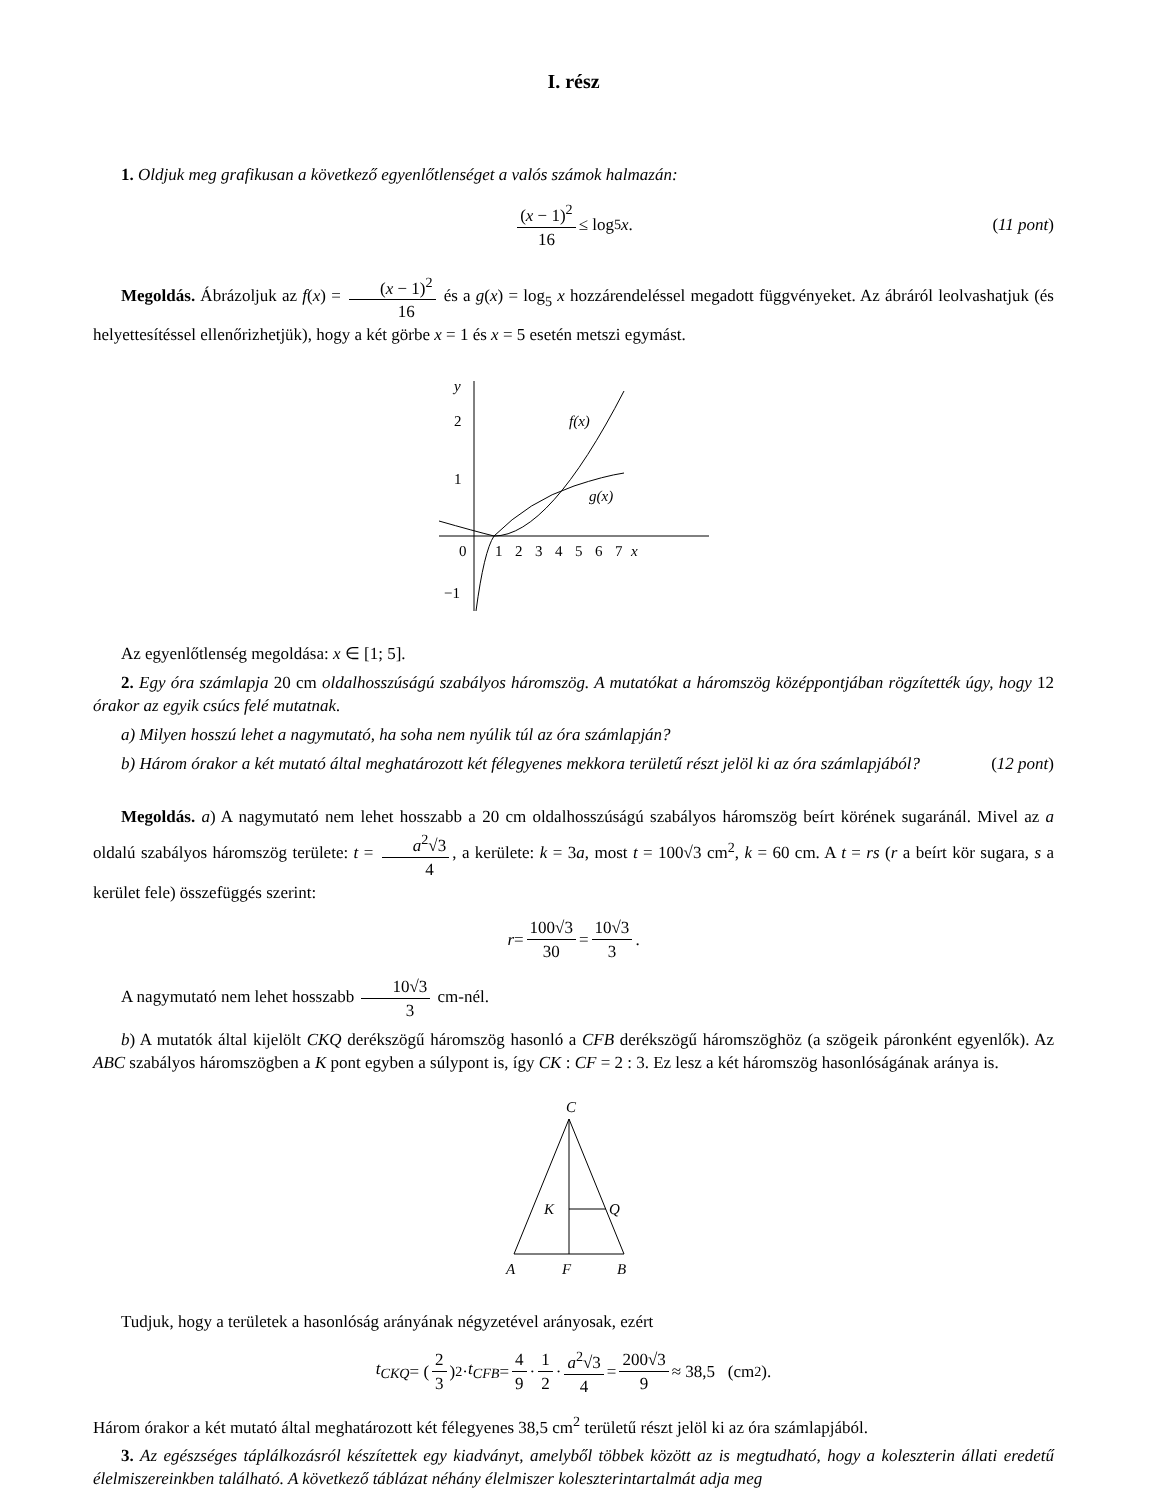I. rész
1. Oldjuk meg grafikusan a következő egyenlőtlenséget a valós számok halmazán:
(x − 1)<sup>2</sup> 16 ≤ log<sub>5</sub> x. (11 pont)
Megoldás. Ábrázoljuk az f(x) = (x − 1)<sup>2</sup> 16 és a g(x) = log<sub>5</sub> x hozzárendeléssel megadott függvényeket. Az ábráról leolvashatjuk (és helyettesítéssel ellenőrizhetjük), hogy a két görbe x = 1 és x = 5 esetén metszi egymást.
y
2
1
0
−1
1
2
3
4
5
6
7
x
f(x)
g(x)
Az egyenlőtlenség megoldása: x ∈ [1; 5].
2. Egy óra számlapja 20 cm oldalhosszúságú szabályos háromszög. A mutatókat a háromszög középpontjában rögzítették úgy, hogy 12 órakor az egyik csúcs felé mutatnak.
a) Milyen hosszú lehet a nagymutató, ha soha nem nyúlik túl az óra számlapján?
b) Három órakor a két mutató által meghatározott két félegyenes mekkora területű részt jelöl ki az óra számlapjából? (12 pont)
Megoldás. a) A nagymutató nem lehet hosszabb a 20 cm oldalhosszúságú szabályos háromszög beírt körének sugaránál. Mivel az a oldalú szabályos háromszög területe: t = a<sup>2</sup>√3 4, a kerülete: k = 3a, most t = 100√3 cm<sup>2</sup>, k = 60 cm. A t = rs (r a beírt kör sugara, s a kerület fele) összefüggés szerint:
r = 100√3 30 = 10√3 3.
A nagymutató nem lehet hosszabb 10√3 3 cm-nél.
b) A mutatók által kijelölt CKQ derékszögű háromszög hasonló a CFB derékszögű háromszöghöz (a szögeik páronként egyenlők). Az ABC szabályos háromszögben a K pont egyben a súlypont is, így CK : CF = 2 : 3. Ez lesz a két háromszög hasonlóságának aránya is.
C
K
Q
A
F
B
Tudjuk, hogy a területek a hasonlóság arányának négyzetével arányosak, ezért
t<sub>CKQ</sub> = (2 3)<sup>2</sup> · t<sub>CFB</sub> = 4 9 · 1 2 · a<sup>2</sup>√3 4 = 200√3 9 ≈ 38,5 (cm<sup>2</sup>).
Három órakor a két mutató által meghatározott két félegyenes 38,5 cm<sup>2</sup> területű részt jelöl ki az óra számlapjából.
3. Az egészséges táplálkozásról készítettek egy kiadványt, amelyből többek között az is megtudható, hogy a koleszterin állati eredetű élelmiszereinkben található. A következő táblázat néhány élelmiszer koleszterintartalmát adja meg